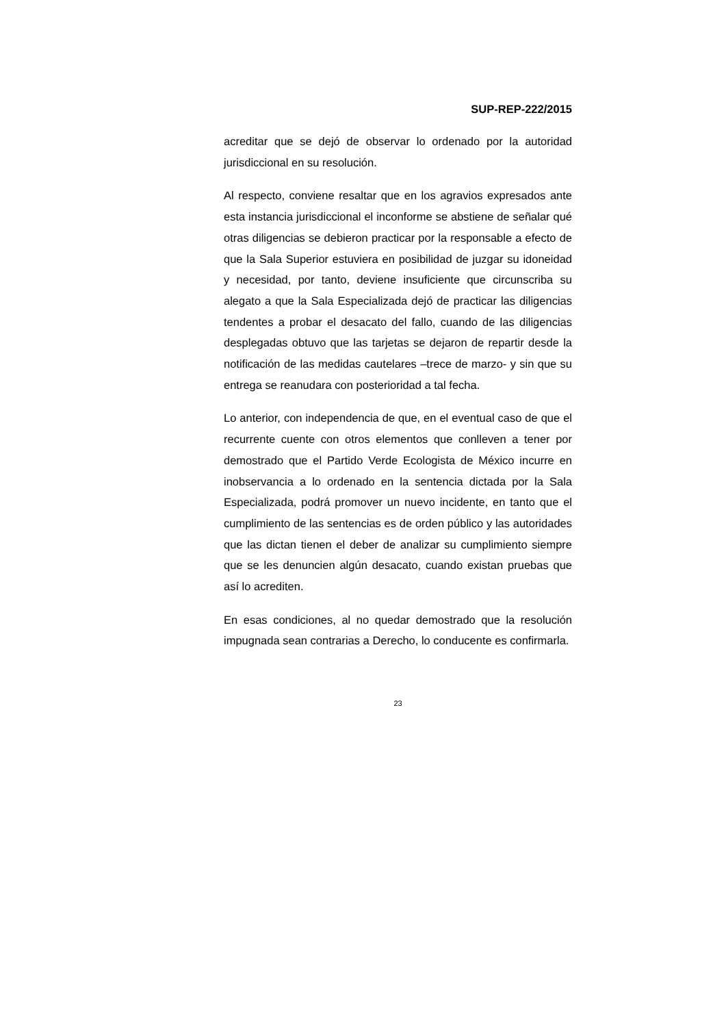SUP-REP-222/2015
acreditar que se dejó de observar lo ordenado por la autoridad jurisdiccional en su resolución.
Al respecto, conviene resaltar que en los agravios expresados ante esta instancia jurisdiccional el inconforme se abstiene de señalar qué otras diligencias se debieron practicar por la responsable a efecto de que la Sala Superior estuviera en posibilidad de juzgar su idoneidad y necesidad, por tanto, deviene insuficiente que circunscriba su alegato a que la Sala Especializada dejó de practicar las diligencias tendentes a probar el desacato del fallo, cuando de las diligencias desplegadas obtuvo que las tarjetas se dejaron de repartir desde la notificación de las medidas cautelares –trece de marzo- y sin que su entrega se reanudara con posterioridad a tal fecha.
Lo anterior, con independencia de que, en el eventual caso de que el recurrente cuente con otros elementos que conlleven a tener por demostrado que el Partido Verde Ecologista de México incurre en inobservancia a lo ordenado en la sentencia dictada por la Sala Especializada, podrá promover un nuevo incidente, en tanto que el cumplimiento de las sentencias es de orden público y las autoridades que las dictan tienen el deber de analizar su cumplimiento siempre que se les denuncien algún desacato, cuando existan pruebas que así lo acrediten.
En esas condiciones, al no quedar demostrado que la resolución impugnada sean contrarias a Derecho, lo conducente es confirmarla.
23